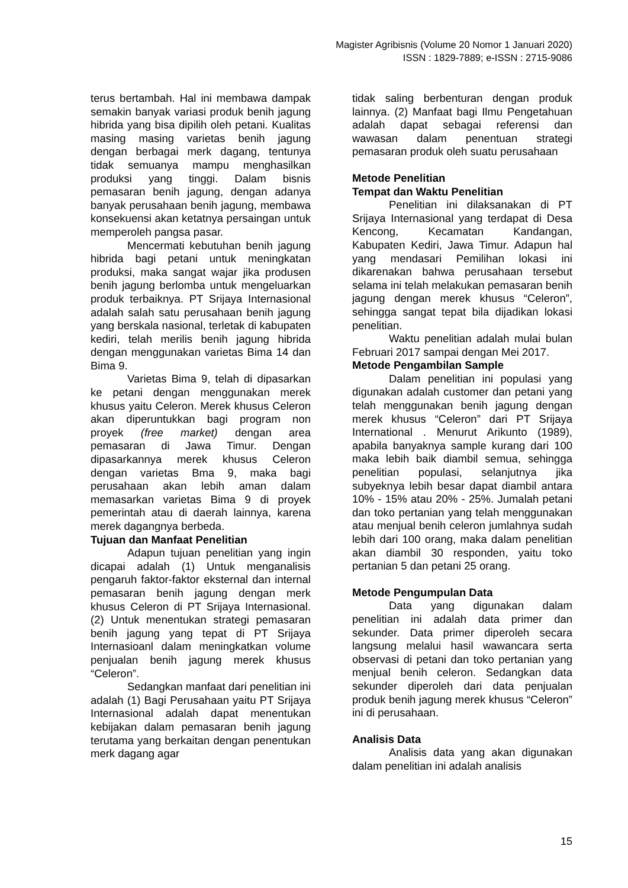Magister Agribisnis (Volume 20 Nomor 1 Januari 2020)
ISSN : 1829-7889; e-ISSN : 2715-9086
terus bertambah. Hal ini membawa dampak semakin banyak variasi produk benih jagung hibrida yang bisa dipilih oleh petani. Kualitas masing masing varietas benih jagung dengan berbagai merk dagang, tentunya tidak semuanya mampu menghasilkan produksi yang tinggi. Dalam bisnis pemasaran benih jagung, dengan adanya banyak perusahaan benih jagung, membawa konsekuensi akan ketatnya persaingan untuk memperoleh pangsa pasar.
Mencermati kebutuhan benih jagung hibrida bagi petani untuk meningkatan produksi, maka sangat wajar jika produsen benih jagung berlomba untuk mengeluarkan produk terbaiknya. PT Srijaya Internasional adalah salah satu perusahaan benih jagung yang berskala nasional, terletak di kabupaten kediri, telah merilis benih jagung hibrida dengan menggunakan varietas Bima 14 dan Bima 9.
Varietas Bima 9, telah di dipasarkan ke petani dengan menggunakan merek khusus yaitu Celeron. Merek khusus Celeron akan diperuntukkan bagi program non proyek (free market) dengan area pemasaran di Jawa Timur. Dengan dipasarkannya merek khusus Celeron dengan varietas Bma 9, maka bagi perusahaan akan lebih aman dalam memasarkan varietas Bima 9 di proyek pemerintah atau di daerah lainnya, karena merek dagangnya berbeda.
Tujuan dan Manfaat Penelitian
Adapun tujuan penelitian yang ingin dicapai adalah (1) Untuk menganalisis pengaruh faktor-faktor eksternal dan internal pemasaran benih jagung dengan merk khusus Celeron di PT Srijaya Internasional. (2) Untuk menentukan strategi pemasaran benih jagung yang tepat di PT Srijaya Internasioanl dalam meningkatkan volume penjualan benih jagung merek khusus “Celeron”.
Sedangkan manfaat dari penelitian ini adalah (1) Bagi Perusahaan yaitu PT Srijaya Internasional adalah dapat menentukan kebijakan dalam pemasaran benih jagung terutama yang berkaitan dengan penentukan merk dagang agar
tidak saling berbenturan dengan produk lainnya. (2) Manfaat bagi Ilmu Pengetahuan adalah dapat sebagai referensi dan wawasan dalam penentuan strategi pemasaran produk oleh suatu perusahaan
Metode Penelitian
Tempat dan Waktu Penelitian
Penelitian ini dilaksanakan di PT Srijaya Internasional yang terdapat di Desa Kencong, Kecamatan Kandangan, Kabupaten Kediri, Jawa Timur. Adapun hal yang mendasari Pemilihan lokasi ini dikarenakan bahwa perusahaan tersebut selama ini telah melakukan pemasaran benih jagung dengan merek khusus “Celeron”, sehingga sangat tepat bila dijadikan lokasi penelitian.
Waktu penelitian adalah mulai bulan Februari 2017 sampai dengan Mei 2017.
Metode Pengambilan Sample
Dalam penelitian ini populasi yang digunakan adalah customer dan petani yang telah menggunakan benih jagung dengan merek khusus “Celeron” dari PT Srijaya International . Menurut Arikunto (1989), apabila banyaknya sample kurang dari 100 maka lebih baik diambil semua, sehingga penelitian populasi, selanjutnya jika subyeknya lebih besar dapat diambil antara 10% - 15% atau 20% - 25%. Jumalah petani dan toko pertanian yang telah menggunakan atau menjual benih celeron jumlahnya sudah lebih dari 100 orang, maka dalam penelitian akan diambil 30 responden, yaitu toko pertanian 5 dan petani 25 orang.
Metode Pengumpulan Data
Data yang digunakan dalam penelitian ini adalah data primer dan sekunder. Data primer diperoleh secara langsung melalui hasil wawancara serta observasi di petani dan toko pertanian yang menjual benih celeron. Sedangkan data sekunder diperoleh dari data penjualan produk benih jagung merek khusus “Celeron” ini di perusahaan.
Analisis Data
Analisis data yang akan digunakan dalam penelitian ini adalah analisis
15